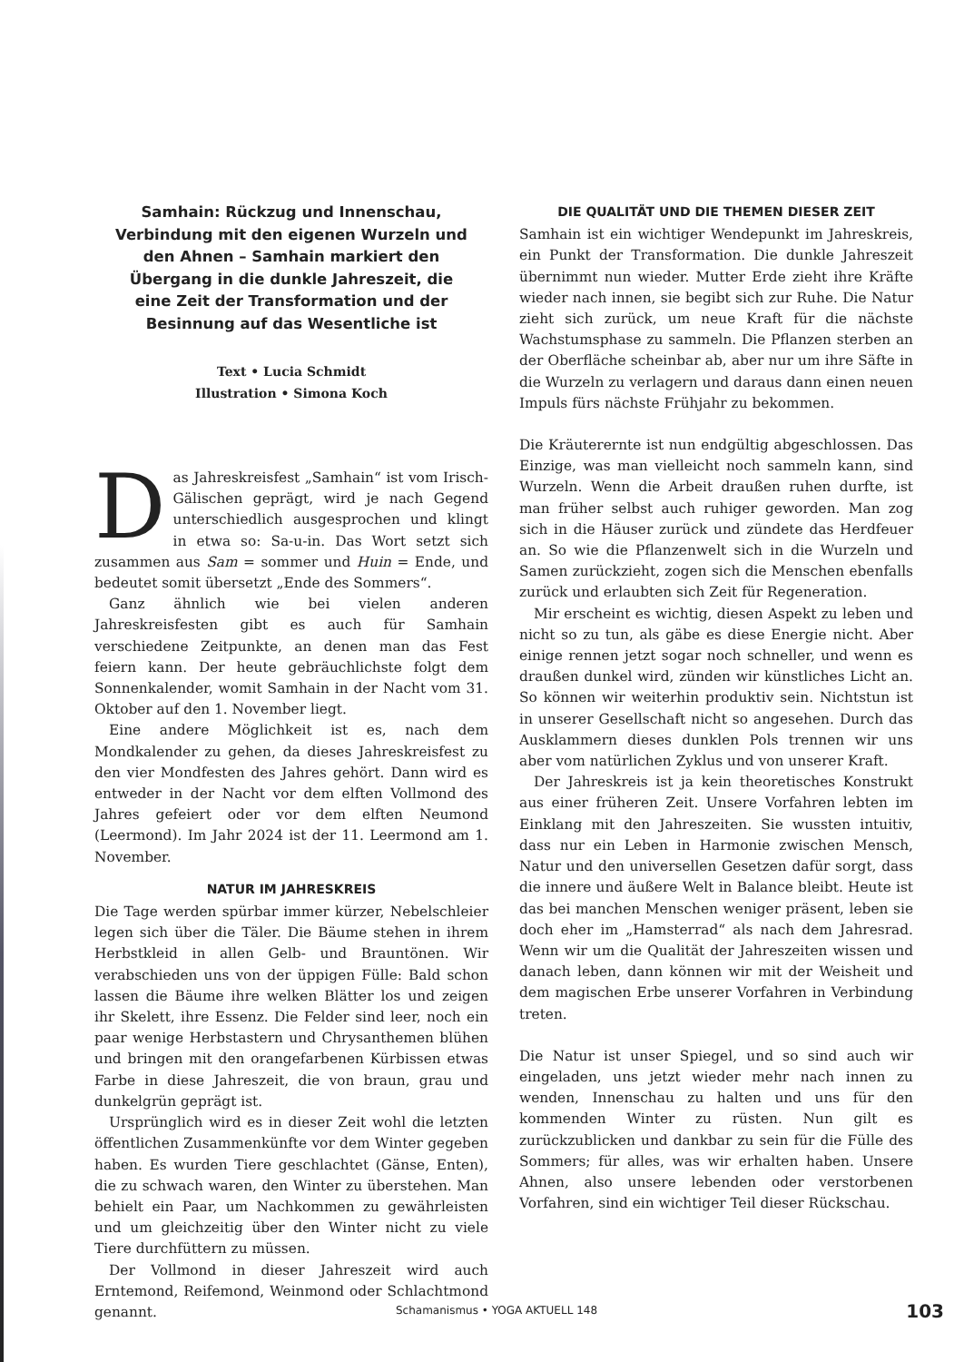Samhain: Rückzug und Innenschau, Verbindung mit den eigenen Wurzeln und den Ahnen – Samhain markiert den Übergang in die dunkle Jahreszeit, die eine Zeit der Transformation und der Besinnung auf das Wesentliche ist
Text • Lucia Schmidt
Illustration • Simona Koch
Das Jahreskreisfest „Samhain“ ist vom Irisch-Gälischen geprägt, wird je nach Gegend unterschiedlich ausgesprochen und klingt in etwa so: Sa-u-in. Das Wort setzt sich zusammen aus Sam = sommer und Huin = Ende, und bedeutet somit übersetzt „Ende des Sommers“.
Ganz ähnlich wie bei vielen anderen Jahreskreisfesten gibt es auch für Samhain verschiedene Zeitpunkte, an denen man das Fest feiern kann. Der heute gebräuchlichste folgt dem Sonnenkalender, womit Samhain in der Nacht vom 31. Oktober auf den 1. November liegt.
Eine andere Möglichkeit ist es, nach dem Mondkalender zu gehen, da dieses Jahreskreisfest zu den vier Mondfesten des Jahres gehört. Dann wird es entweder in der Nacht vor dem elften Vollmond des Jahres gefeiert oder vor dem elften Neumond (Leermond). Im Jahr 2024 ist der 11. Leermond am 1. November.
NATUR IM JAHRESKREIS
Die Tage werden spürbar immer kürzer, Nebelschleier legen sich über die Täler. Die Bäume stehen in ihrem Herbstkleid in allen Gelb- und Brauntönen. Wir verabschieden uns von der üppigen Fülle: Bald schon lassen die Bäume ihre welken Blätter los und zeigen ihr Skelett, ihre Essenz. Die Felder sind leer, noch ein paar wenige Herbstastern und Chrysanthemen blühen und bringen mit den orangefarbenen Kürbissen etwas Farbe in diese Jahreszeit, die von braun, grau und dunkelgrün geprägt ist.
Ursprünglich wird es in dieser Zeit wohl die letzten öffentlichen Zusammenkünfte vor dem Winter gegeben haben. Es wurden Tiere geschlachtet (Gänse, Enten), die zu schwach waren, den Winter zu überstehen. Man behielt ein Paar, um Nachkommen zu gewährleisten und um gleichzeitig über den Winter nicht zu viele Tiere durchfüttern zu müssen.
Der Vollmond in dieser Jahreszeit wird auch Erntemond, Reifemond, Weinmond oder Schlachtmond genannt.
DIE QUALITÄT UND DIE THEMEN DIESER ZEIT
Samhain ist ein wichtiger Wendepunkt im Jahreskreis, ein Punkt der Transformation. Die dunkle Jahreszeit übernimmt nun wieder. Mutter Erde zieht ihre Kräfte wieder nach innen, sie begibt sich zur Ruhe. Die Natur zieht sich zurück, um neue Kraft für die nächste Wachstumsphase zu sammeln. Die Pflanzen sterben an der Oberfläche scheinbar ab, aber nur um ihre Säfte in die Wurzeln zu verlagern und daraus dann einen neuen Impuls fürs nächste Frühjahr zu bekommen.
Die Kräuterernte ist nun endgültig abgeschlossen. Das Einzige, was man vielleicht noch sammeln kann, sind Wurzeln. Wenn die Arbeit draußen ruhen durfte, ist man früher selbst auch ruhiger geworden. Man zog sich in die Häuser zurück und zündete das Herdfeuer an. So wie die Pflanzenwelt sich in die Wurzeln und Samen zurückzieht, zogen sich die Menschen ebenfalls zurück und erlaubten sich Zeit für Regeneration.
Mir erscheint es wichtig, diesen Aspekt zu leben und nicht so zu tun, als gäbe es diese Energie nicht. Aber einige rennen jetzt sogar noch schneller, und wenn es draußen dunkel wird, zünden wir künstliches Licht an. So können wir weiterhin produktiv sein. Nichtstun ist in unserer Gesellschaft nicht so angesehen. Durch das Ausklammern dieses dunklen Pols trennen wir uns aber vom natürlichen Zyklus und von unserer Kraft.
Der Jahreskreis ist ja kein theoretisches Konstrukt aus einer früheren Zeit. Unsere Vorfahren lebten im Einklang mit den Jahreszeiten. Sie wussten intuitiv, dass nur ein Leben in Harmonie zwischen Mensch, Natur und den universellen Gesetzen dafür sorgt, dass die innere und äußere Welt in Balance bleibt. Heute ist das bei manchen Menschen weniger präsent, leben sie doch eher im „Hamsterrad“ als nach dem Jahresrad. Wenn wir um die Qualität der Jahreszeiten wissen und danach leben, dann können wir mit der Weisheit und dem magischen Erbe unserer Vorfahren in Verbindung treten.
Die Natur ist unser Spiegel, und so sind auch wir eingeladen, uns jetzt wieder mehr nach innen zu wenden, Innenschau zu halten und uns für den kommenden Winter zu rüsten. Nun gilt es zurückzublicken und dankbar zu sein für die Fülle des Sommers; für alles, was wir erhalten haben. Unsere Ahnen, also unsere lebenden oder verstorbenen Vorfahren, sind ein wichtiger Teil dieser Rückschau.
Schamanismus • YOGA AKTUELL 148
103